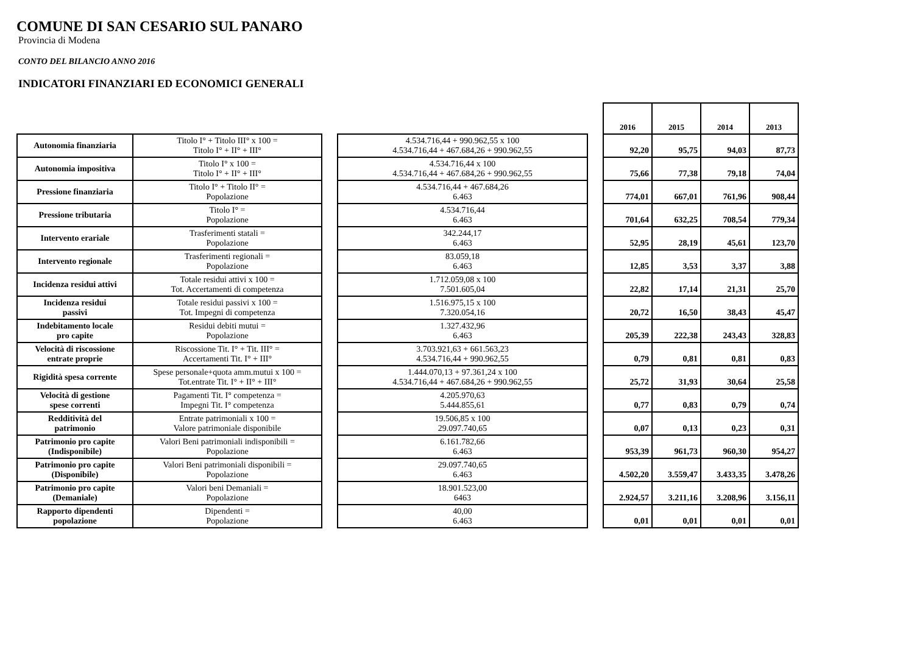COMUNE DI SAN CESARIO SUL PANARO
Provincia di Modena
CONTO DEL BILANCIO ANNO 2016
INDICATORI FINANZIARI ED ECONOMICI GENERALI
| | | | | | 2016 | 2015 | 2014 | 2013 |
| Autonomia finanziaria | Titolo I° + Titolo III° x 100 = Titolo I° + II° + III° | | 4.534.716,44 + 990.962,55 x 100 4.534.716,44 + 467.684,26 + 990.962,55 | | 92,20 | 95,75 | 94,03 | 87,73 |
| Autonomia impositiva | Titolo I° x 100 = Titolo I° + II° + III° | | 4.534.716,44 x 100 4.534.716,44 + 467.684,26 + 990.962,55 | | 75,66 | 77,38 | 79,18 | 74,04 |
| Pressione finanziaria | Titolo I° + Titolo II° = Popolazione | | 4.534.716,44 + 467.684,26 6.463 | | 774,01 | 667,01 | 761,96 | 908,44 |
| Pressione tributaria | Titolo I° = Popolazione | | 4.534.716,44 6.463 | | 701,64 | 632,25 | 708,54 | 779,34 |
| Intervento erariale | Trasferimenti statali = Popolazione | | 342.244,17 6.463 | | 52,95 | 28,19 | 45,61 | 123,70 |
| Intervento regionale | Trasferimenti regionali = Popolazione | | 83.059,18 6.463 | | 12,85 | 3,53 | 3,37 | 3,88 |
| Incidenza residui attivi | Totale residui attivi x 100 = Tot. Accertamenti di competenza | | 1.712.059,08 x 100 7.501.605,04 | | 22,82 | 17,14 | 21,31 | 25,70 |
| Incidenza residui passivi | Totale residui passivi x 100 = Tot. Impegni di competenza | | 1.516.975,15 x 100 7.320.054,16 | | 20,72 | 16,50 | 38,43 | 45,47 |
| Indebitamento locale pro capite | Residui debiti mutui = Popolazione | | 1.327.432,96 6.463 | | 205,39 | 222,38 | 243,43 | 328,83 |
| Velocità di riscossione entrate proprie | Riscossione Tit. I° + Tit. III° = Accertamenti Tit. I° + III° | | 3.703.921,63 + 661.563,23 4.534.716,44 + 990.962,55 | | 0,79 | 0,81 | 0,81 | 0,83 |
| Rigidità spesa corrente | Spese personale+quota amm.mutui x 100 = Tot.entrate Tit. I° + II° + III° | | 1.444.070,13 + 97.361,24 x 100 4.534.716,44 + 467.684,26 + 990.962,55 | | 25,72 | 31,93 | 30,64 | 25,58 |
| Velocità di gestione spese correnti | Pagamenti Tit. I° competenza = Impegni Tit. I° competenza | | 4.205.970,63 5.444.855,61 | | 0,77 | 0,83 | 0,79 | 0,74 |
| Redditività del patrimonio | Entrate patrimoniali x 100 = Valore patrimoniale disponibile | | 19.506,85 x 100 29.097.740,65 | | 0,07 | 0,13 | 0,23 | 0,31 |
| Patrimonio pro capite (Indisponibile) | Valori Beni patrimoniali indisponibili = Popolazione | | 6.161.782,66 6.463 | | 953,39 | 961,73 | 960,30 | 954,27 |
| Patrimonio pro capite (Disponibile) | Valori Beni patrimoniali disponibili = Popolazione | | 29.097.740,65 6.463 | | 4.502,20 | 3.559,47 | 3.433,35 | 3.478,26 |
| Patrimonio pro capite (Demaniale) | Valori beni Demaniali = Popolazione | | 18.901.523,00 6463 | | 2.924,57 | 3.211,16 | 3.208,96 | 3.156,11 |
| Rapporto dipendenti popolazione | Dipendenti = Popolazione | | 40,00 6.463 | | 0,01 | 0,01 | 0,01 | 0,01 |